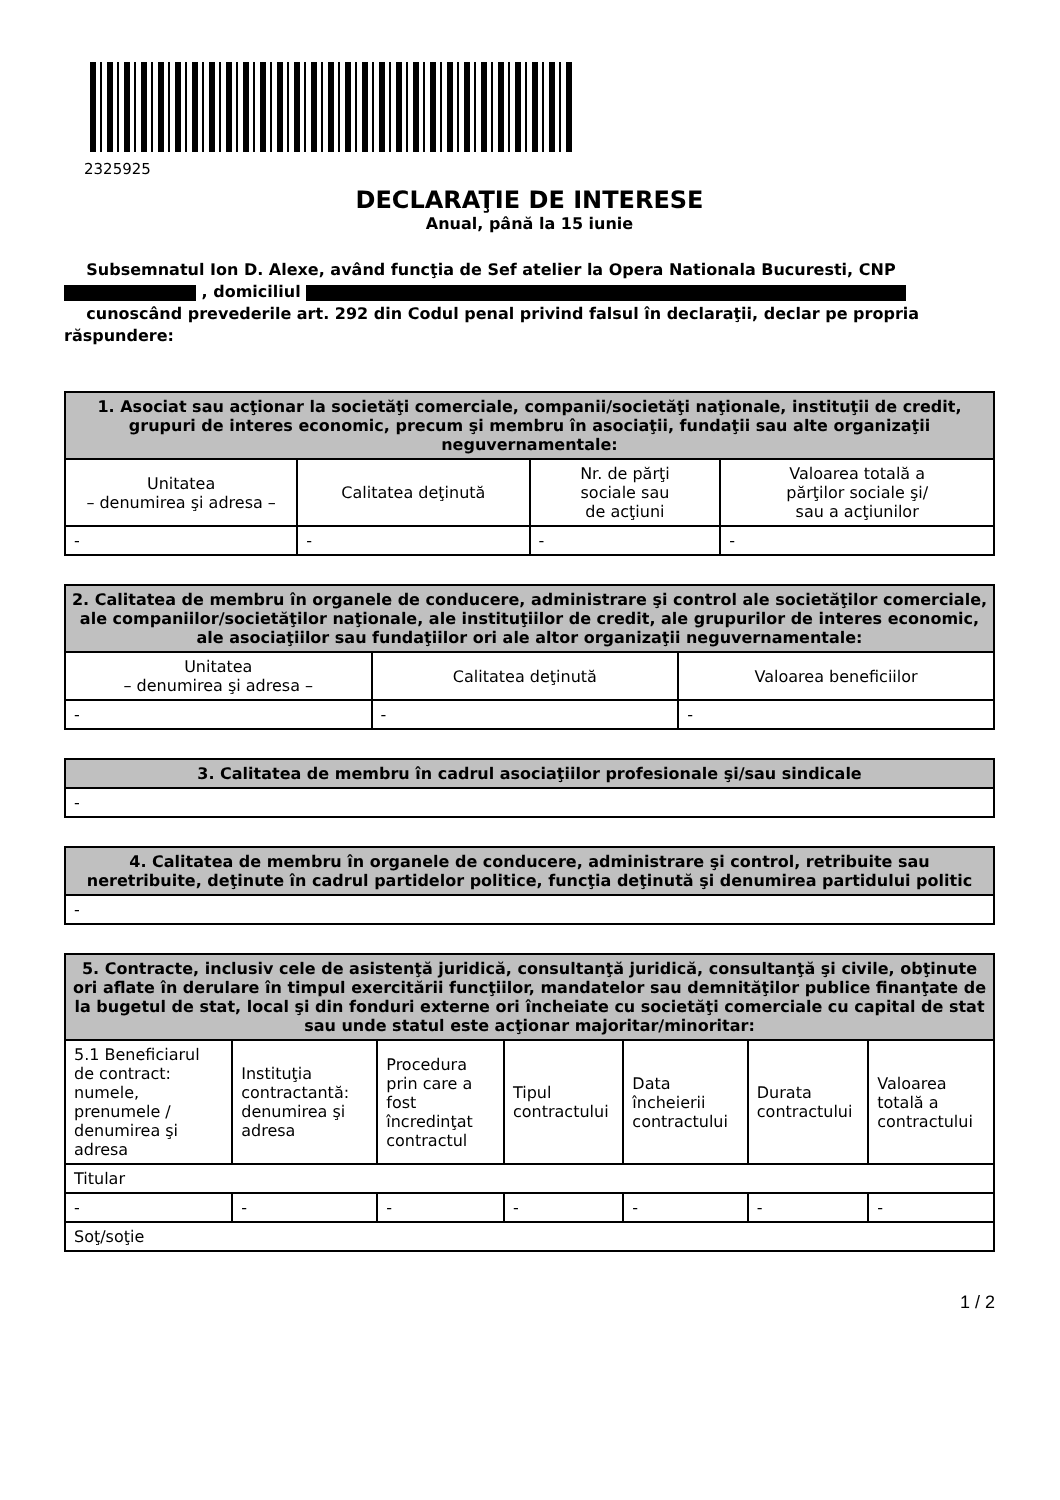2325925
DECLARAŢIE DE INTERESE
Anual, până la 15 iunie
Subsemnatul Ion D. Alexe, având funcţia de Sef atelier la Opera Nationala Bucuresti, CNP
, domiciliul
cunoscând prevederile art. 292 din Codul penal privind falsul în declaraţii, declar pe propria răspundere:
| 1. Asociat sau acţionar la societăţi comerciale, companii/societăţi naţionale, instituţii de credit, grupuri de interes economic, precum şi membru în asociaţii, fundaţii sau alte organizaţii neguvernamentale: | | | |
| --- | --- | --- | --- |
| Unitatea – denumirea şi adresa – | Calitatea deţinută | Nr. de părţi sociale sau de acţiuni | Valoarea totală a părţilor sociale şi/ sau a acţiunilor |
| - | - | - | - |
| 2. Calitatea de membru în organele de conducere, administrare şi control ale societăţilor comerciale, ale companiilor/societăţilor naţionale, ale instituţiilor de credit, ale grupurilor de interes economic, ale asociaţiilor sau fundaţiilor ori ale altor organizaţii neguvernamentale: | | |
| --- | --- | --- |
| Unitatea – denumirea şi adresa – | Calitatea deţinută | Valoarea beneficiilor |
| - | - | - |
| 3. Calitatea de membru în cadrul asociaţiilor profesionale şi/sau sindicale |
| --- |
| - |
| 4. Calitatea de membru în organele de conducere, administrare şi control, retribuite sau neretribuite, deţinute în cadrul partidelor politice, funcţia deţinută şi denumirea partidului politic |
| --- |
| - |
| 5. Contracte, inclusiv cele de asistenţă juridică, consultanţă juridică, consultanţă şi civile, obţinute ori aflate în derulare în timpul exercitării funcţiilor, mandatelor sau demnităţilor publice finanţate de la bugetul de stat, local şi din fonduri externe ori încheiate cu societăţi comerciale cu capital de stat sau unde statul este acţionar majoritar/minoritar: | | | | | | |
| --- | --- | --- | --- | --- | --- | --- |
| 5.1 Beneficiarul de contract: numele, prenumele / denumirea şi adresa | Instituţia contractantă: denumirea şi adresa | Procedura prin care a fost încredinţat contractul | Tipul contractului | Data încheierii contractului | Durata contractului | Valoarea totală a contractului |
| Titular | | | | | | |
| - | - | - | - | - | - | - |
| Soţ/soţie | | | | | | |
1 / 2